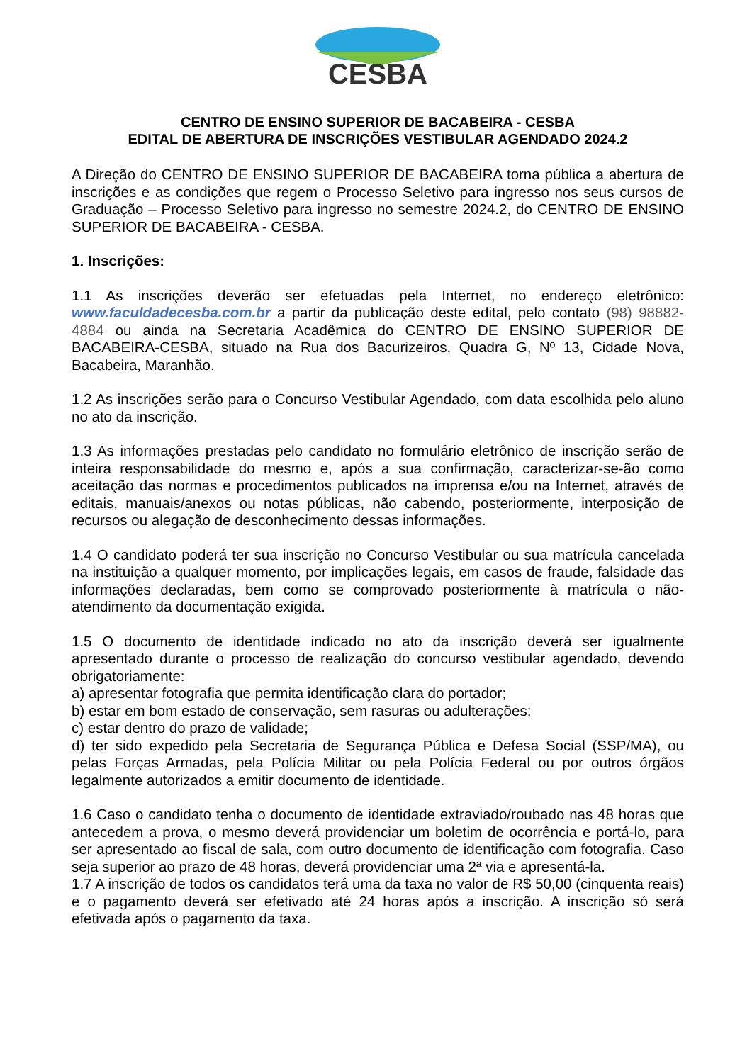CESBA
CENTRO DE ENSINO SUPERIOR DE BACABEIRA - CESBA
EDITAL DE ABERTURA DE INSCRIÇÕES VESTIBULAR AGENDADO 2024.2
A Direção do CENTRO DE ENSINO SUPERIOR DE BACABEIRA torna pública a abertura de inscrições e as condições que regem o Processo Seletivo para ingresso nos seus cursos de Graduação – Processo Seletivo para ingresso no semestre 2024.2, do CENTRO DE ENSINO SUPERIOR DE BACABEIRA - CESBA.
1. Inscrições:
1.1 As inscrições deverão ser efetuadas pela Internet, no endereço eletrônico: www.faculdadecesba.com.br a partir da publicação deste edital, pelo contato (98) 98882-4884 ou ainda na Secretaria Acadêmica do CENTRO DE ENSINO SUPERIOR DE BACABEIRA-CESBA, situado na Rua dos Bacurizeiros, Quadra G, Nº 13, Cidade Nova, Bacabeira, Maranhão.
1.2 As inscrições serão para o Concurso Vestibular Agendado, com data escolhida pelo aluno no ato da inscrição.
1.3 As informações prestadas pelo candidato no formulário eletrônico de inscrição serão de inteira responsabilidade do mesmo e, após a sua confirmação, caracterizar-se-ão como aceitação das normas e procedimentos publicados na imprensa e/ou na Internet, através de editais, manuais/anexos ou notas públicas, não cabendo, posteriormente, interposição de recursos ou alegação de desconhecimento dessas informações.
1.4 O candidato poderá ter sua inscrição no Concurso Vestibular ou sua matrícula cancelada na instituição a qualquer momento, por implicações legais, em casos de fraude, falsidade das informações declaradas, bem como se comprovado posteriormente à matrícula o não-atendimento da documentação exigida.
1.5 O documento de identidade indicado no ato da inscrição deverá ser igualmente apresentado durante o processo de realização do concurso vestibular agendado, devendo obrigatoriamente:
a) apresentar fotografia que permita identificação clara do portador;
b) estar em bom estado de conservação, sem rasuras ou adulterações;
c) estar dentro do prazo de validade;
d) ter sido expedido pela Secretaria de Segurança Pública e Defesa Social (SSP/MA), ou pelas Forças Armadas, pela Polícia Militar ou pela Polícia Federal ou por outros órgãos legalmente autorizados a emitir documento de identidade.
1.6 Caso o candidato tenha o documento de identidade extraviado/roubado nas 48 horas que antecedem a prova, o mesmo deverá providenciar um boletim de ocorrência e portá-lo, para ser apresentado ao fiscal de sala, com outro documento de identificação com fotografia. Caso seja superior ao prazo de 48 horas, deverá providenciar uma 2ª via e apresentá-la.
1.7 A inscrição de todos os candidatos terá uma da taxa no valor de R$ 50,00 (cinquenta reais) e o pagamento deverá ser efetivado até 24 horas após a inscrição. A inscrição só será efetivada após o pagamento da taxa.